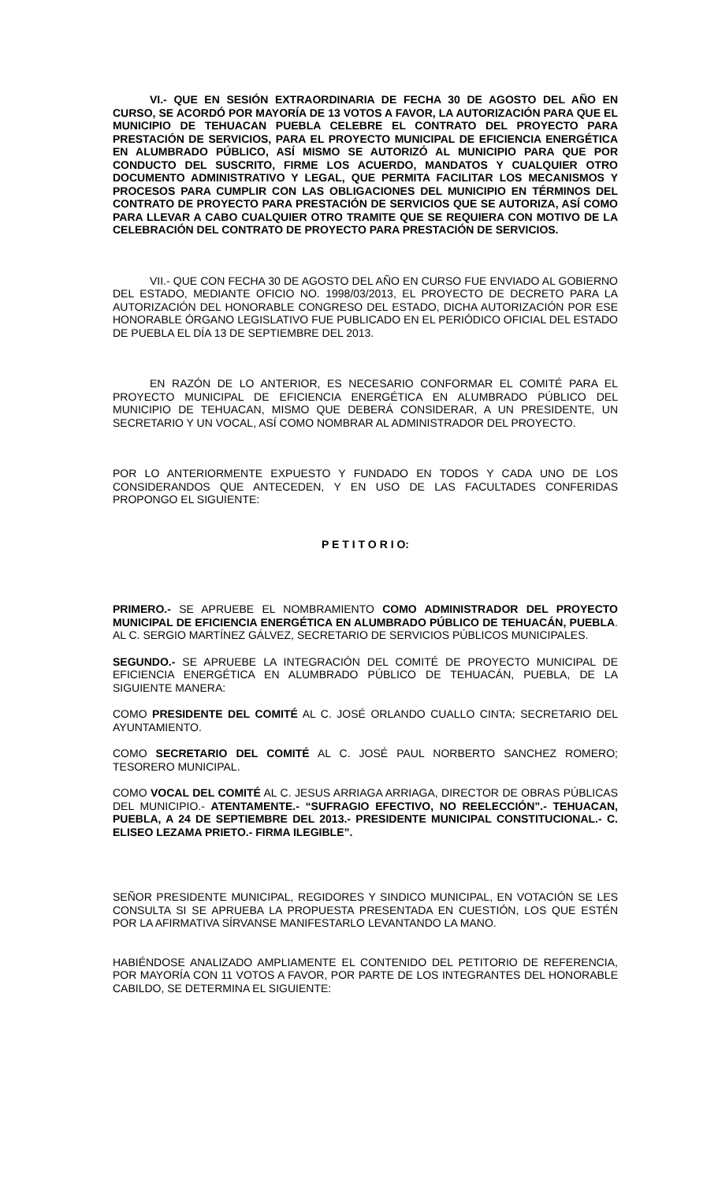VI.- QUE EN SESIÓN EXTRAORDINARIA DE FECHA 30 DE AGOSTO DEL AÑO EN CURSO, SE ACORDÓ POR MAYORÍA DE 13 VOTOS A FAVOR, LA AUTORIZACIÓN PARA QUE EL MUNICIPIO DE TEHUACAN PUEBLA CELEBRE EL CONTRATO DEL PROYECTO PARA PRESTACIÓN DE SERVICIOS, PARA EL PROYECTO MUNICIPAL DE EFICIENCIA ENERGÉTICA EN ALUMBRADO PÚBLICO, ASÍ MISMO SE AUTORIZÓ AL MUNICIPIO PARA QUE POR CONDUCTO DEL SUSCRITO, FIRME LOS ACUERDO, MANDATOS Y CUALQUIER OTRO DOCUMENTO ADMINISTRATIVO Y LEGAL, QUE PERMITA FACILITAR LOS MECANISMOS Y PROCESOS PARA CUMPLIR CON LAS OBLIGACIONES DEL MUNICIPIO EN TÉRMINOS DEL CONTRATO DE PROYECTO PARA PRESTACIÓN DE SERVICIOS QUE SE AUTORIZA, ASÍ COMO PARA LLEVAR A CABO CUALQUIER OTRO TRAMITE QUE SE REQUIERA CON MOTIVO DE LA CELEBRACIÓN DEL CONTRATO DE PROYECTO PARA PRESTACIÓN DE SERVICIOS.
VII.- QUE CON FECHA 30 DE AGOSTO DEL AÑO EN CURSO FUE ENVIADO AL GOBIERNO DEL ESTADO, MEDIANTE OFICIO NO. 1998/03/2013, EL PROYECTO DE DECRETO PARA LA AUTORIZACIÓN DEL HONORABLE CONGRESO DEL ESTADO, DICHA AUTORIZACIÓN POR ESE HONORABLE ÓRGANO LEGISLATIVO FUE PUBLICADO EN EL PERIÓDICO OFICIAL DEL ESTADO DE PUEBLA EL DÍA 13 DE SEPTIEMBRE DEL 2013.
EN RAZÓN DE LO ANTERIOR, ES NECESARIO CONFORMAR EL COMITÉ PARA EL PROYECTO MUNICIPAL DE EFICIENCIA ENERGÉTICA EN ALUMBRADO PÚBLICO DEL MUNICIPIO DE TEHUACAN, MISMO QUE DEBERÁ CONSIDERAR, A UN PRESIDENTE, UN SECRETARIO Y UN VOCAL, ASÍ COMO NOMBRAR AL ADMINISTRADOR DEL PROYECTO.
POR LO ANTERIORMENTE EXPUESTO Y FUNDADO EN TODOS Y CADA UNO DE LOS CONSIDERANDOS QUE ANTECEDEN, Y EN USO DE LAS FACULTADES CONFERIDAS PROPONGO EL SIGUIENTE:
P E T I T O R I O:
PRIMERO.- SE APRUEBE EL NOMBRAMIENTO COMO ADMINISTRADOR DEL PROYECTO MUNICIPAL DE EFICIENCIA ENERGÉTICA EN ALUMBRADO PÚBLICO DE TEHUACÁN, PUEBLA. AL C. SERGIO MARTÍNEZ GÁLVEZ, SECRETARIO DE SERVICIOS PÚBLICOS MUNICIPALES.
SEGUNDO.- SE APRUEBE LA INTEGRACIÓN DEL COMITÉ DE PROYECTO MUNICIPAL DE EFICIENCIA ENERGÉTICA EN ALUMBRADO PÚBLICO DE TEHUACÁN, PUEBLA, DE LA SIGUIENTE MANERA:
COMO PRESIDENTE DEL COMITÉ AL C. JOSÉ ORLANDO CUALLO CINTA; SECRETARIO DEL AYUNTAMIENTO.
COMO SECRETARIO DEL COMITÉ AL C. JOSÉ PAUL NORBERTO SANCHEZ ROMERO; TESORERO MUNICIPAL.
COMO VOCAL DEL COMITÉ AL C. JESUS ARRIAGA ARRIAGA, DIRECTOR DE OBRAS PÚBLICAS DEL MUNICIPIO.- ATENTAMENTE.- “SUFRAGIO EFECTIVO, NO REELECCIÓN”.- TEHUACAN, PUEBLA, A 24 DE SEPTIEMBRE DEL 2013.- PRESIDENTE MUNICIPAL CONSTITUCIONAL.- C. ELISEO LEZAMA PRIETO.- FIRMA ILEGIBLE”.
SEÑOR PRESIDENTE MUNICIPAL, REGIDORES Y SINDICO MUNICIPAL, EN VOTACIÓN SE LES CONSULTA SI SE APRUEBA LA PROPUESTA PRESENTADA EN CUESTIÓN, LOS QUE ESTÉN POR LA AFIRMATIVA SÍRVANSE MANIFESTARLO LEVANTANDO LA MANO.
HABIÉNDOSE ANALIZADO AMPLIAMENTE EL CONTENIDO DEL PETITORIO DE REFERENCIA, POR MAYORÍA CON 11 VOTOS A FAVOR, POR PARTE DE LOS INTEGRANTES DEL HONORABLE CABILDO, SE DETERMINA EL SIGUIENTE: